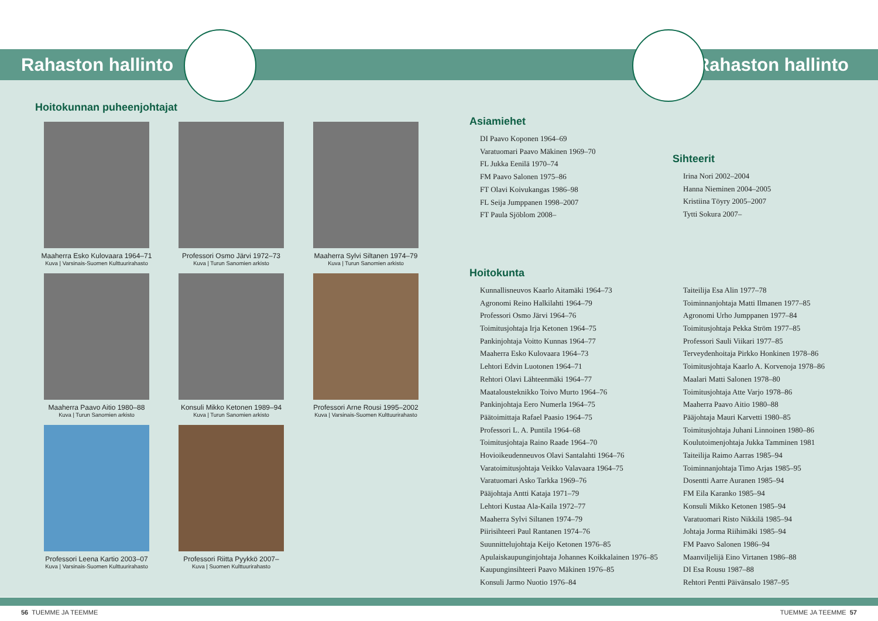Rahaston hallinto Rahaston hallinto
Hoitokunnan puheenjohtajat
Maaherra Esko Kulovaara 1964–71
Kuva | Varsinais-Suomen Kulttuurirahasto
Professori Osmo Järvi 1972–73
Kuva | Turun Sanomien arkisto
Maaherra Sylvi Siltanen 1974–79
Kuva | Turun Sanomien arkisto
Maaherra Paavo Aitio 1980–88
Kuva | Turun Sanomien arkisto
Konsuli Mikko Ketonen 1989–94
Kuva | Turun Sanomien arkisto
Professori Arne Rousi 1995–2002
Kuva | Varsinais-Suomen Kulttuurirahasto
Professori Leena Kartio 2003–07
Kuva | Varsinais-Suomen Kulttuurirahasto
Professori Riitta Pyykkö 2007–
Kuva | Suomen Kulttuurirahasto
Asiamiehet
DI Paavo Koponen 1964–69
Varatuomari Paavo Mäkinen 1969–70
FL Jukka Eenilä 1970–74
FM Paavo Salonen 1975–86
FT Olavi Koivukangas 1986–98
FL Seija Jumppanen 1998–2007
FT Paula Sjöblom 2008–
Sihteerit
Irina Nori 2002–2004
Hanna Nieminen 2004–2005
Kristiina Töyry 2005–2007
Tytti Sokura 2007–
Hoitokunta
Kunnallisneuvos Kaarlo Aitamäki 1964–73
Agronomi Reino Halkilahti 1964–79
Professori Osmo Järvi 1964–76
Toimitusjohtaja Irja Ketonen 1964–75
Pankinjohtaja Voitto Kunnas 1964–77
Maaherra Esko Kulovaara 1964–73
Lehtori Edvin Luotonen 1964–71
Rehtori Olavi Lähteenmäki 1964–77
Maatalousteknikko Toivo Murto 1964–76
Pankinjohtaja Eero Numerla 1964–75
Päätoimittaja Rafael Paasio 1964–75
Professori L. A. Puntila 1964–68
Toimitusjohtaja Raino Raade 1964–70
Hovioikeudenneuvos Olavi Santalahti 1964–76
Varatoimitusjohtaja Veikko Valavaara 1964–75
Varatuomari Asko Tarkka 1969–76
Pääjohtaja Antti Kataja 1971–79
Lehtori Kustaa Ala-Kaila 1972–77
Maaherra Sylvi Siltanen 1974–79
Piirisihteeri Paul Rantanen 1974–76
Suunnittelujohtaja Keijo Ketonen 1976–85
Apulaiskaupunginjohtaja Johannes Koikkalainen 1976–85
Kaupunginsihteeri Paavo Mäkinen 1976–85
Konsuli Jarmo Nuotio 1976–84
Taiteilija Esa Alin 1977–78
Toiminnanjohtaja Matti Ilmanen 1977–85
Agronomi Urho Jumppanen 1977–84
Toimitusjohtaja Pekka Ström 1977–85
Professori Sauli Viikari 1977–85
Terveydenhoitaja Pirkko Honkinen 1978–86
Toimitusjohtaja Kaarlo A. Korvenoja 1978–86
Maalari Matti Salonen 1978–80
Toimitusjohtaja Atte Varjo 1978–86
Maaherra Paavo Aitio 1980–88
Pääjohtaja Mauri Karvetti 1980–85
Toimitusjohtaja Juhani Linnoinen 1980–86
Koulutoimenjohtaja Jukka Tamminen 1981
Taiteilija Raimo Aarras 1985–94
Toiminnanjohtaja Timo Arjas 1985–95
Dosentti Aarre Auranen 1985–94
FM Eila Karanko 1985–94
Konsuli Mikko Ketonen 1985–94
Varatuomari Risto Nikkilä 1985–94
Johtaja Jorma Riihimäki 1985–94
FM Paavo Salonen 1986–94
Maanviljelijä Eino Virtanen 1986–88
DI Esa Rousu 1987–88
Rehtori Pentti Päivänsalo 1987–95
56 TUEMME JA TEEMME TUEMME JA TEEMME 57